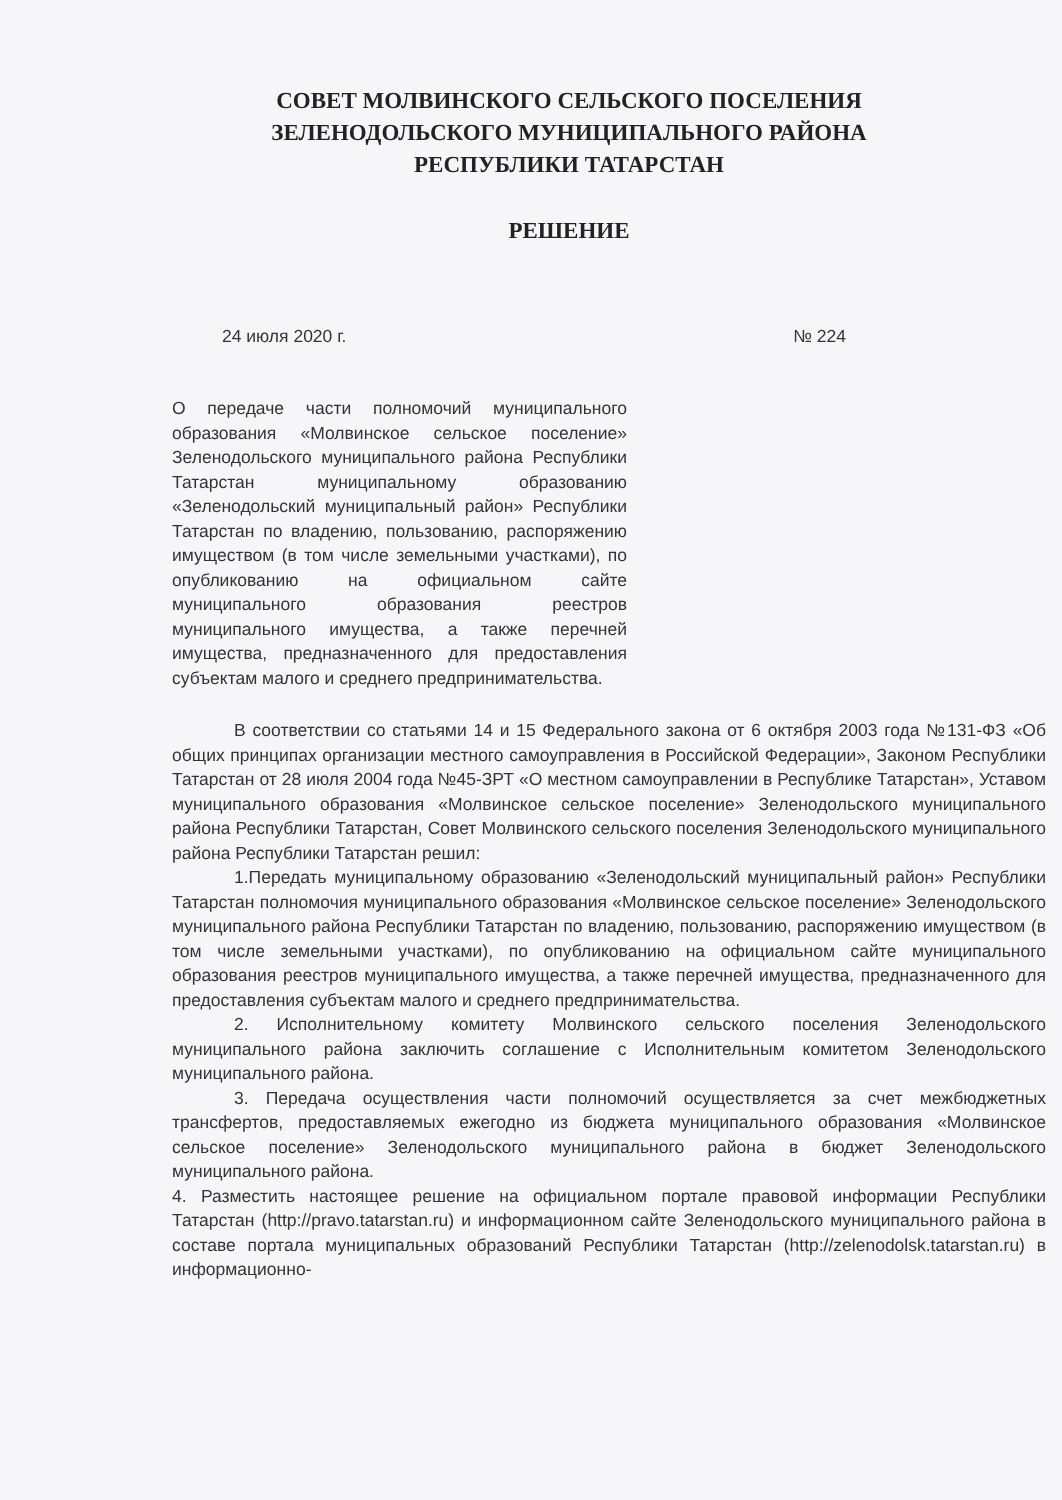СОВЕТ МОЛВИНСКОГО СЕЛЬСКОГО ПОСЕЛЕНИЯ
ЗЕЛЕНОДОЛЬСКОГО МУНИЦИПАЛЬНОГО РАЙОНА
РЕСПУБЛИКИ ТАТАРСТАН
РЕШЕНИЕ
24 июля 2020 г. № 224
О передаче части полномочий муниципального образования «Молвинское сельское поселение» Зеленодольского муниципального района Республики Татарстан муниципальному образованию «Зеленодольский муниципальный район» Республики Татарстан по владению, пользованию, распоряжению имуществом (в том числе земельными участками), по опубликованию на официальном сайте муниципального образования реестров муниципального имущества, а также перечней имущества, предназначенного для предоставления субъектам малого и среднего предпринимательства.
В соответствии со статьями 14 и 15 Федерального закона от 6 октября 2003 года №131-ФЗ «Об общих принципах организации местного самоуправления в Российской Федерации», Законом Республики Татарстан от 28 июля 2004 года №45-ЗРТ «О местном самоуправлении в Республике Татарстан», Уставом муниципального образования «Молвинское сельское поселение» Зеленодольского муниципального района Республики Татарстан, Совет Молвинского сельского поселения Зеленодольского муниципального района Республики Татарстан решил:
1.Передать муниципальному образованию «Зеленодольский муниципальный район» Республики Татарстан полномочия муниципального образования «Молвинское сельское поселение» Зеленодольского муниципального района Республики Татарстан по владению, пользованию, распоряжению имуществом (в том числе земельными участками), по опубликованию на официальном сайте муниципального образования реестров муниципального имущества, а также перечней имущества, предназначенного для предоставления субъектам малого и среднего предпринимательства.
2. Исполнительному комитету Молвинского сельского поселения Зеленодольского муниципального района заключить соглашение с Исполнительным комитетом Зеленодольского муниципального района.
3. Передача осуществления части полномочий осуществляется за счет межбюджетных трансфертов, предоставляемых ежегодно из бюджета муниципального образования «Молвинское сельское поселение» Зеленодольского муниципального района в бюджет Зеленодольского муниципального района.
4. Разместить настоящее решение на официальном портале правовой информации Республики Татарстан (http://pravo.tatarstan.ru) и информационном сайте Зеленодольского муниципального района в составе портала муниципальных образований Республики Татарстан (http://zelenodolsk.tatarstan.ru) в информационно-